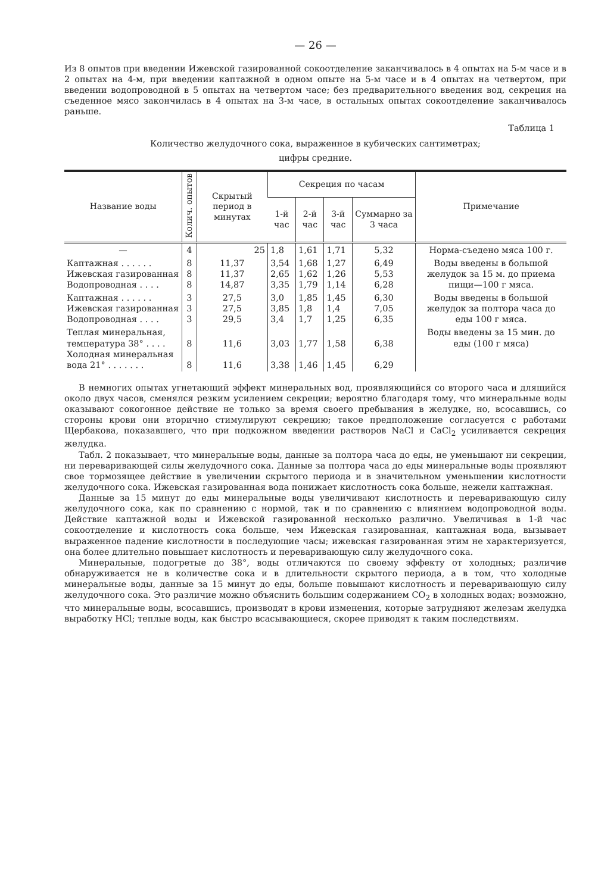— 26 —
Из 8 опытов при введении Ижевской газированной сокоотделение заканчивалось в 4 опытах на 5-м часе и в 2 опытах на 4-м, при введении каптажной в одном опыте на 5-м часе и в 4 опытах на четвертом, при введении водопроводной в 5 опытах на четвертом часе; без предварительного введения вод, секреция на съеденное мясо закончилась в 4 опытах на 3-м часе, в остальных опытах сокоотделение заканчивалось раньше.
Таблица 1
Количество желудочного сока, выраженное в кубических сантиметрах;
цифры средние.
| Название воды | Колич. опытов | Скрытый период в минутах | Секреция по часам | | | | Примечание |
| --- | --- | --- | --- | --- | --- | --- | --- |
| | | | 1-й час | 2-й час | 3-й час | Суммарно за 3 часа | |
| — | 4 | 25 | 1,8 | 1,61 | 1,71 | 5,32 | Норма-съедено мяса 100 г. |
| Каптажная . . . . . . Ижевская газированная Водопроводная . . . . | 8 8 8 | 11,37 11,37 14,87 | 3,54 2,65 3,35 | 1,68 1,62 1,79 | 1,27 1,26 1,14 | 6,49 5,53 6,28 | Воды введены в большой желудок за 15 м. до приема пищи—100 г мяса. |
| Каптажная . . . . . . Ижевская газированная Водопроводная . . . . | 3 3 3 | 27,5 27,5 29,5 | 3,0 3,85 3,4 | 1,85 1,8 1,7 | 1,45 1,4 1,25 | 6,30 7,05 6,35 | Воды введены в большой желудок за полтора часа до еды 100 г мяса. |
| Теплая минеральная, температура 38° . . . . Холодная минеральная вода 21° . . . . . . . | 8 8 | 11,6 11,6 | 3,03 3,38 | 1,77 1,46 | 1,58 1,45 | 6,38 6,29 | Воды введены за 15 мин. до еды (100 г мяса) |
В немногих опытах угнетающий эффект минеральных вод, проявляющийся со второго часа и длящийся около двух часов, сменялся резким усилением секреции; вероятно благодаря тому, что минеральные воды оказывают сокогонное действие не только за время своего пребывания в желудке, но, всосавшись, со стороны крови они вторично стимулируют секрецию; такое предположение согласуется с работами Щербакова, показавшего, что при подкожном введении растворов NaCl и CaCl<sub>2</sub> усиливается секреция желудка.
Табл. 2 показывает, что минеральные воды, данные за полтора часа до еды, не уменьшают ни секреции, ни переваривающей силы желудочного сока. Данные за полтора часа до еды минеральные воды проявляют свое тормозящее действие в увеличении скрытого периода и в значительном уменьшении кислотности желудочного сока. Ижевская газированная вода понижает кислотность сока больше, нежели каптажная.
Данные за 15 минут до еды минеральные воды увеличивают кислотность и переваривающую силу желудочного сока, как по сравнению с нормой, так и по сравнению с влиянием водопроводной воды. Действие каптажной воды и Ижевской газированной несколько различно. Увеличивая в 1-й час сокоотделение и кислотность сока больше, чем Ижевская газированная, каптажная вода, вызывает выраженное падение кислотности в последующие часы; ижевская газированная этим не характеризуется, она более длительно повышает кислотность и переваривающую силу желудочного сока.
Минеральные, подогретые до 38°, воды отличаются по своему эффекту от холодных; различие обнаруживается не в количестве сока и в длительности скрытого периода, а в том, что холодные минеральные воды, данные за 15 минут до еды, больше повышают кислотность и переваривающую силу желудочного сока. Это различие можно объяснить большим содержанием CO<sub>2</sub> в холодных водах; возможно, что минеральные воды, всосавшись, производят в крови изменения, которые затрудняют железам желудка выработку HCl; теплые воды, как быстро всасывающиеся, скорее приводят к таким последствиям.